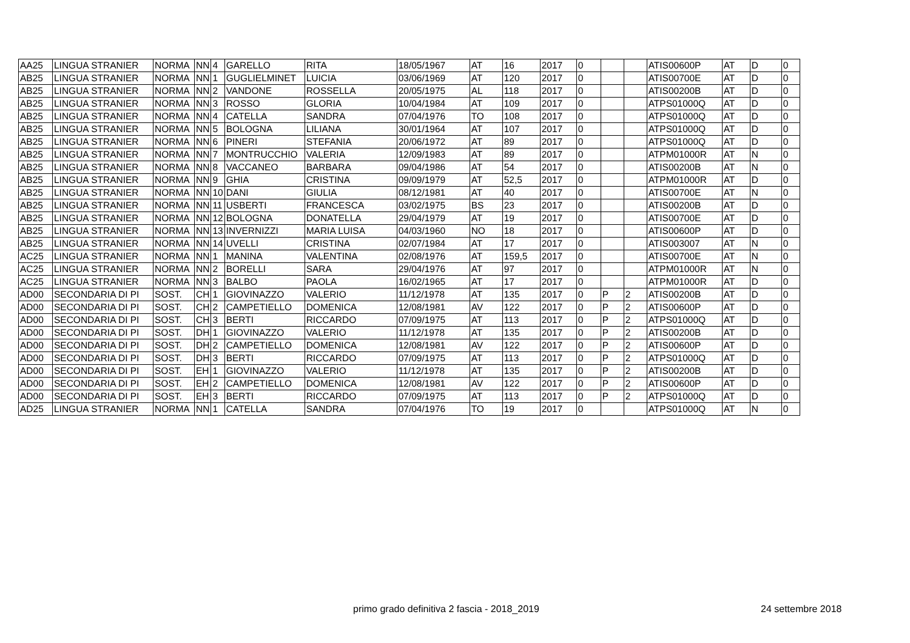| AA25 | LINGUA STRANIER | NORMA | NN | 4 | GARELLO | RITA | 18/05/1967 | AT | 16 | 2017 | 0 | | | ATIS00600P | AT | D | 0 |
| AB25 | LINGUA STRANIER | NORMA | NN | 1 | GUGLIELMINET | LUICIA | 03/06/1969 | AT | 120 | 2017 | 0 | | | ATIS00700E | AT | D | 0 |
| AB25 | LINGUA STRANIER | NORMA | NN | 2 | VANDONE | ROSSELLA | 20/05/1975 | AL | 118 | 2017 | 0 | | | ATIS00200B | AT | D | 0 |
| AB25 | LINGUA STRANIER | NORMA | NN | 3 | ROSSO | GLORIA | 10/04/1984 | AT | 109 | 2017 | 0 | | | ATPS01000Q | AT | D | 0 |
| AB25 | LINGUA STRANIER | NORMA | NN | 4 | CATELLA | SANDRA | 07/04/1976 | TO | 108 | 2017 | 0 | | | ATPS01000Q | AT | D | 0 |
| AB25 | LINGUA STRANIER | NORMA | NN | 5 | BOLOGNA | LILIANA | 30/01/1964 | AT | 107 | 2017 | 0 | | | ATPS01000Q | AT | D | 0 |
| AB25 | LINGUA STRANIER | NORMA | NN | 6 | PINERI | STEFANIA | 20/06/1972 | AT | 89 | 2017 | 0 | | | ATPS01000Q | AT | D | 0 |
| AB25 | LINGUA STRANIER | NORMA | NN | 7 | MONTRUCCHIO | VALERIA | 12/09/1983 | AT | 89 | 2017 | 0 | | | ATPM01000R | AT | N | 0 |
| AB25 | LINGUA STRANIER | NORMA | NN | 8 | VACCANEO | BARBARA | 09/04/1986 | AT | 54 | 2017 | 0 | | | ATIS00200B | AT | N | 0 |
| AB25 | LINGUA STRANIER | NORMA | NN | 9 | GHIA | CRISTINA | 09/09/1979 | AT | 52,5 | 2017 | 0 | | | ATPM01000R | AT | D | 0 |
| AB25 | LINGUA STRANIER | NORMA | NN | 10 | DANI | GIULIA | 08/12/1981 | AT | 40 | 2017 | 0 | | | ATIS00700E | AT | N | 0 |
| AB25 | LINGUA STRANIER | NORMA | NN | 11 | USBERTI | FRANCESCA | 03/02/1975 | BS | 23 | 2017 | 0 | | | ATIS00200B | AT | D | 0 |
| AB25 | LINGUA STRANIER | NORMA | NN | 12 | BOLOGNA | DONATELLA | 29/04/1979 | AT | 19 | 2017 | 0 | | | ATIS00700E | AT | D | 0 |
| AB25 | LINGUA STRANIER | NORMA | NN | 13 | INVERNIZZI | MARIA LUISA | 04/03/1960 | NO | 18 | 2017 | 0 | | | ATIS00600P | AT | D | 0 |
| AB25 | LINGUA STRANIER | NORMA | NN | 14 | UVELLI | CRISTINA | 02/07/1984 | AT | 17 | 2017 | 0 | | | ATIS003007 | AT | N | 0 |
| AC25 | LINGUA STRANIER | NORMA | NN | 1 | MANINA | VALENTINA | 02/08/1976 | AT | 159,5 | 2017 | 0 | | | ATIS00700E | AT | N | 0 |
| AC25 | LINGUA STRANIER | NORMA | NN | 2 | BORELLI | SARA | 29/04/1976 | AT | 97 | 2017 | 0 | | | ATPM01000R | AT | N | 0 |
| AC25 | LINGUA STRANIER | NORMA | NN | 3 | BALBO | PAOLA | 16/02/1965 | AT | 17 | 2017 | 0 | | | ATPM01000R | AT | D | 0 |
| AD00 | SECONDARIA DI PI | SOST. | CH | 1 | GIOVINAZZO | VALERIO | 11/12/1978 | AT | 135 | 2017 | 0 | P | 2 | ATIS00200B | AT | D | 0 |
| AD00 | SECONDARIA DI PI | SOST. | CH | 2 | CAMPETIELLO | DOMENICA | 12/08/1981 | AV | 122 | 2017 | 0 | P | 2 | ATIS00600P | AT | D | 0 |
| AD00 | SECONDARIA DI PI | SOST. | CH | 3 | BERTI | RICCARDO | 07/09/1975 | AT | 113 | 2017 | 0 | P | 2 | ATPS01000Q | AT | D | 0 |
| AD00 | SECONDARIA DI PI | SOST. | DH | 1 | GIOVINAZZO | VALERIO | 11/12/1978 | AT | 135 | 2017 | 0 | P | 2 | ATIS00200B | AT | D | 0 |
| AD00 | SECONDARIA DI PI | SOST. | DH | 2 | CAMPETIELLO | DOMENICA | 12/08/1981 | AV | 122 | 2017 | 0 | P | 2 | ATIS00600P | AT | D | 0 |
| AD00 | SECONDARIA DI PI | SOST. | DH | 3 | BERTI | RICCARDO | 07/09/1975 | AT | 113 | 2017 | 0 | P | 2 | ATPS01000Q | AT | D | 0 |
| AD00 | SECONDARIA DI PI | SOST. | EH | 1 | GIOVINAZZO | VALERIO | 11/12/1978 | AT | 135 | 2017 | 0 | P | 2 | ATIS00200B | AT | D | 0 |
| AD00 | SECONDARIA DI PI | SOST. | EH | 2 | CAMPETIELLO | DOMENICA | 12/08/1981 | AV | 122 | 2017 | 0 | P | 2 | ATIS00600P | AT | D | 0 |
| AD00 | SECONDARIA DI PI | SOST. | EH | 3 | BERTI | RICCARDO | 07/09/1975 | AT | 113 | 2017 | 0 | P | 2 | ATPS01000Q | AT | D | 0 |
| AD25 | LINGUA STRANIER | NORMA | NN | 1 | CATELLA | SANDRA | 07/04/1976 | TO | 19 | 2017 | 0 | | | ATPS01000Q | AT | N | 0 |
primo grado definitiva 2 fascia - 2018_2019
24 settembre 2018